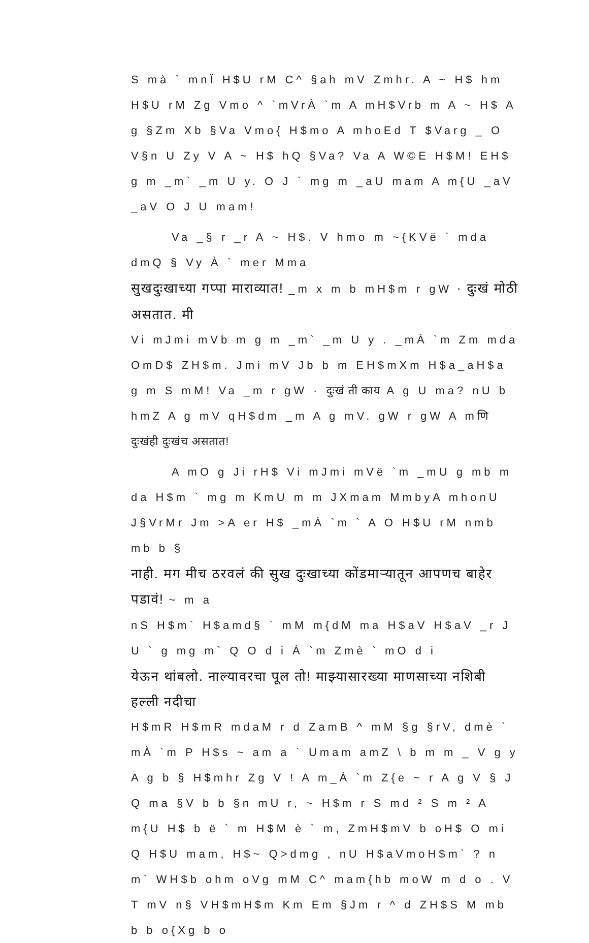S mà ` mnÏ H$U rM C^ §ah mV Zmhr. A ~ H$ hm H$U rM Zg Vmo ^ `mVrÀ `m A mH$Vrb m A ~ H$ A g §Zm Xb §Va Vmo{ H$mo A mhoEd T $Varg _ O V§n U Zy V A ~ H$ hQ §Va? Va A W©E H$M! EH$ g m _m` _m U y. O J ` mg m _aU mam A m{U _aV _aV O J U mam!
Va _§ r _r A ~ H$. V hmo m ~{KVë ` mda dmQ § Vy À ` mer Mma
सुखदुःखाच्या गप्पा माराव्यात! _m x m b mH$m r gW · दुःखं मोठी असतात. मी
Vi mJmi mVb m g m _m` _m U y . _mÀ `m Zm mda OmD$ ZH$m. Jmi mV Jb b m EH$mXm H$a_aH$a g m S mM! Va _m r gW · दुःखं ती काय A g U ma? nU b hmZ A g mV qH$dm _m A g mV. gW r gW A mणि दुःखंही दुःखंच असतात!
A mO g Ji rH$ Vi mJmi mVë `m _mU g mb m da H$m ` mg m KmU m m JXmam MmbyA mhonU J§VrMr Jm >A er H$ _mÀ `m ` A O H$U rM nmb mb b §
नाही. मग मीच ठरवलं की सुख दुःखाच्या कोंडमाऱ्यातून आपणच बाहेर पडावं! ~ m a
nS H$m` H$amd§ ` mM m{dM ma H$aV H$aV _r J U ` g mg m` Q O d i À `m Zmè ` mO d i
येऊन थांबलो. नाल्यावरचा पूल तो! माझ्यासारख्या माणसाच्या नशिबी हल्ली नदीचा
H$mR H$mR mdaM r d ZamB ^ mM §g §rV, dmè ` mÀ `m P H$s ~ am a ` Umam amZ \ b m m _ V g y A g b § H$mhr Zg V ! A m_À `m Z{e ~ r A g V § J Q ma §V b b §n mU r, ~ H$m r S md ² S m ² A m{U H$ b ë ` m H$M è ` m, ZmH$mV b oH$ O mi Q H$U mam, H$~ Q>dmg , nU H$aVmoH$m` ? n m` WH$b ohm oVg mM C^ mam{hb moW m d o . V T mV n§ VH$mH$m Km Em §Jm r ^ d ZH$S M mb b b o{Xg b o